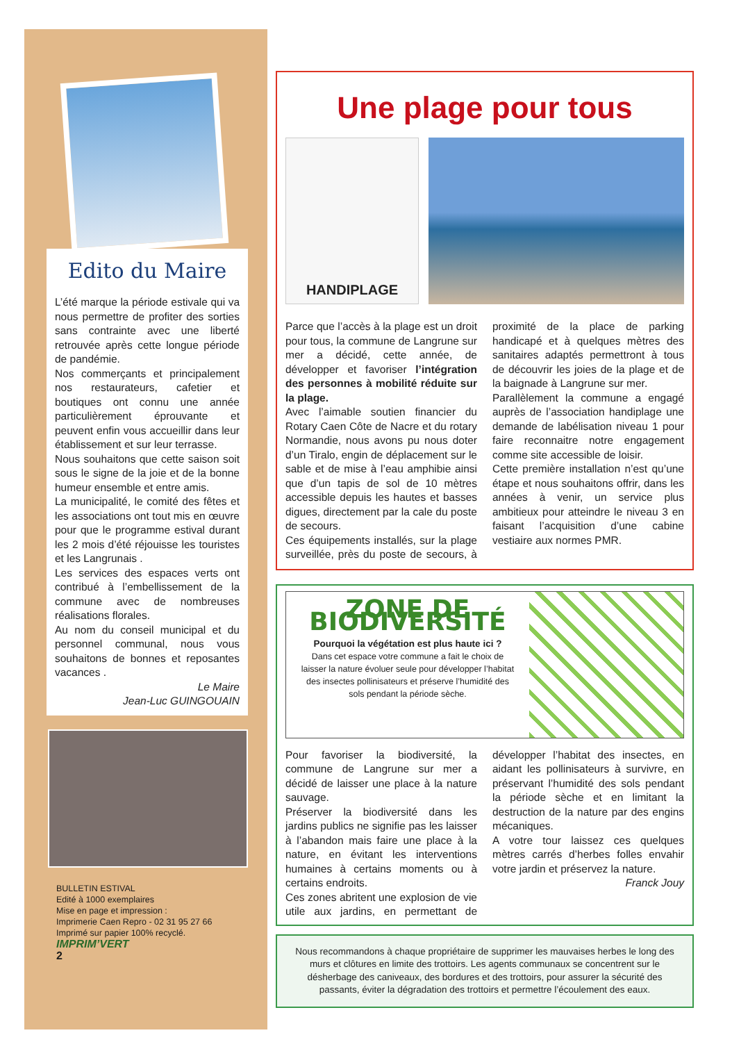Edito du Maire
L’été marque la période estivale qui va nous permettre de profiter des sorties sans contrainte avec une liberté retrouvée après cette longue période de pandémie.
Nos commerçants et principalement nos restaurateurs, cafetier et boutiques ont connu une année particulièrement éprouvante et peuvent enfin vous accueillir dans leur établissement et sur leur terrasse.
Nous souhaitons que cette saison soit sous le signe de la joie et de la bonne humeur ensemble et entre amis.
La municipalité, le comité des fêtes et les associations ont tout mis en œuvre pour que le programme estival durant les 2 mois d’été réjouisse les touristes et les Langrunais .
Les services des espaces verts ont contribué à l’embellissement de la commune avec de nombreuses réalisations florales.
Au nom du conseil municipal et du personnel communal, nous vous souhaitons de bonnes et reposantes vacances .
Le Maire
Jean-Luc GUINGOUAIN
BULLETIN ESTIVAL
Edité à 1000 exemplaires
Mise en page et impression :
Imprimerie Caen Repro - 02 31 95 27 66
Imprimé sur papier 100% recyclé.
IMPRIM’VERT
2
Une plage pour tous
HANDIPLAGE
Parce que l’accès à la plage est un droit pour tous, la commune de Langrune sur mer a décidé, cette année, de développer et favoriser l’intégration des personnes à mobilité réduite sur la plage.
Avec l’aimable soutien financier du Rotary Caen Côte de Nacre et du rotary Normandie, nous avons pu nous doter d’un Tiralo, engin de déplacement sur le sable et de mise à l’eau amphibie ainsi que d’un tapis de sol de 10 mètres accessible depuis les hautes et basses digues, directement par la cale du poste de secours.
Ces équipements installés, sur la plage surveillée, près du poste de secours, à proximité de la place de parking handicapé et à quelques mètres des sanitaires adaptés permettront à tous de découvrir les joies de la plage et de la baignade à Langrune sur mer.
Parallèlement la commune a engagé auprès de l’association handiplage une demande de labélisation niveau 1 pour faire reconnaitre notre engagement comme site accessible de loisir.
Cette première installation n’est qu’une étape et nous souhaitons offrir, dans les années à venir, un service plus ambitieux pour atteindre le niveau 3 en faisant l’acquisition d’une cabine vestiaire aux normes PMR.
ZONE DE BIODIVERSITÉ
Pourquoi la végétation est plus haute ici ?
Dans cet espace votre commune a fait le choix de laisser la nature évoluer seule pour développer l’habitat des insectes pollinisateurs et préserve l’humidité des sols pendant la période sèche.
Pour favoriser la biodiversité, la commune de Langrune sur mer a décidé de laisser une place à la nature sauvage.
Préserver la biodiversité dans les jardins publics ne signifie pas les laisser à l’abandon mais faire une place à la nature, en évitant les interventions humaines à certains moments ou à certains endroits.
Ces zones abritent une explosion de vie utile aux jardins, en permettant de développer l’habitat des insectes, en aidant les pollinisateurs à survivre, en préservant l’humidité des sols pendant la période sèche et en limitant la destruction de la nature par des engins mécaniques.
A votre tour laissez ces quelques mètres carrés d’herbes folles envahir votre jardin et préservez la nature.
Franck Jouy
Nous recommandons à chaque propriétaire de supprimer les mauvaises herbes le long des murs et clôtures en limite des trottoirs. Les agents communaux se concentrent sur le désherbage des caniveaux, des bordures et des trottoirs, pour assurer la sécurité des passants, éviter la dégradation des trottoirs et permettre l’écoulement des eaux.